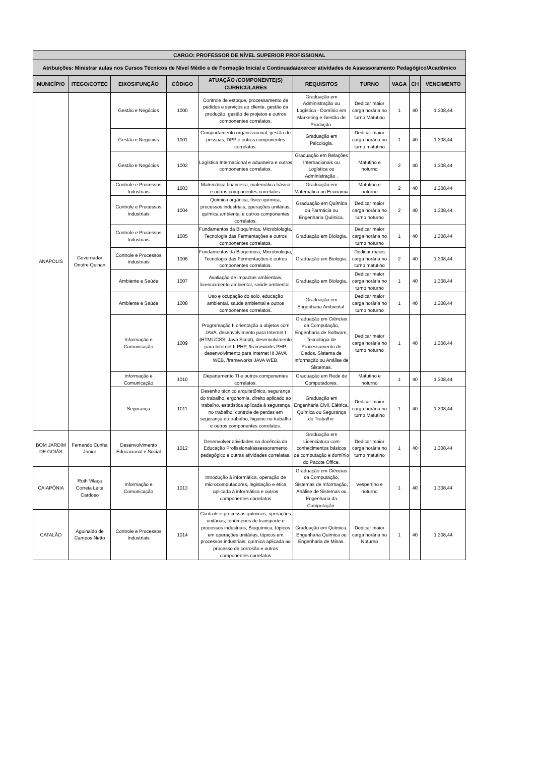| CARGO: PROFESSOR DE NÍVEL SUPERIOR PROFISSIONAL | | | | | | | | | |
| --- | --- | --- | --- | --- | --- | --- | --- | --- | --- |
| Atribuições: Ministrar aulas nos Cursos Técnicos de Nível Médio e de Formação Inicial e Continuada/exercer atividades de Assessoramento Pedagógico/Acadêmico | | | | | | | | | |
| MUNICÍPIO | ITEGO/COTEC | EIXOS/FUNÇÃO | CÓDIGO | ATUAÇÃO /COMPONENTE(S) CURRICULARES | REQUISITOS | TURNO | VAGA | CH | VENCIMENTO |
| ANÁPOLIS | Governador Onofre Quinan | Gestão e Negócios | 1000 | Controle de estoque, processamento de pedidos e serviços ao cliente, gestão da produção, gestão de projetos e outros componentes correlatos. | Graduação em Administração ou Logística - Domínio em Marketing e Gestão de Produção. | Dedicar maior carga horária no turno Matutino | 1 | 40 | 1.308,44 |
| | | Gestão e Negócios | 1001 | Comportamento organizacional, gestão de pessoas, DPP e outros componentes correlatos. | Graduação em Psicologia. | Dedicar maior carga horária no turno matutino | 1 | 40 | 1.308,44 |
| | | Gestão e Negócios | 1002 | Logística Internacional e aduaneira e outros componentes correlatos. | Graduação em Relações Internacionais ou Logística ou Administração . | Matutino e noturno | 2 | 40 | 1.308,44 |
| | | Controle e Processos Industriais | 1003 | Matemática financeira, matemática básica e outros componentes correlatos. | Graduação em Matemática ou Economia | Matutino e noturno | 2 | 40 | 1.308,44 |
| | | Controle e Processos Industriais | 1004 | Química orgânica, físico química, processos industriais, operações unitárias, química ambiental e outros componentes correlatos. | Graduação em Química ou Farmácia ou Engenharia Química. | Dedicar maior carga horária no turno noturno | 2 | 40 | 1.308,44 |
| | | Controle e Processos Industriais | 1005 | Fundamentos da Bioquímica, Microbiologia, Tecnologia das Fermentações e outros componentes correlatos. | Graduação em Biologia. | Dedicar maior carga horária no turno noturno | 1 | 40 | 1.308,44 |
| | | Controle e Processos Industriais | 1006 | Fundamentos da Bioquímica, Microbiologia, Tecnologia das Fermentações e outros componentes correlatos. | Graduação em Biologia. | Dedicar maios carga horária no turno matutino | 2 | 40 | 1.308,44 |
| | | Ambiente e Saúde | 1007 | Avaliação de impactos ambientais, licenciamento ambiental, saúde ambiental. | Graduação em Biologia. | Dedicar maior carga horária no turno noturno | 1 | 40 | 1.308,44 |
| | | Ambiente e Saúde | 1008 | Uso e ocupação do solo, educação ambiental, saúde ambiental e outros componentes correlatos. | Graduação em Engenharia Ambiental. | Dedicar maior carga horária no turno noturno | 1 | 40 | 1.308,44 |
| | | Informação e Comunicação | 1009 | Programação II orientação a objetos com JAVA, desenvolvimento para Internet I (HTML/CSS, Java Script), desenvolvimento para Internet II PHP, /frameworks PHP, desenvolvimento para Internet III JAVA WEB, /frameworks JAVA WEB. | Graduação em Ciências da Computação, Engenharia de Software, Tecnologia de Processamento de Dados, Sistema de Informação ou Análise de Sistemas. | Dedicar maior carga horária no turno noturno | 1 | 40 | 1.308,44 |
| | | Informação e Comunicação | 1010 | Departamento TI e outros componentes correlatos. | Graduação em Rede de Computadores. | Matutino e noturno | 1 | 40 | 1.308,44 |
| | | Segurança | 1011 | Desenho técnico arquitetônico, segurança do trabalho, ergonomia, direito aplicado ao trabalho, estatística aplicada à segurança no trabalho, controle de perdas em segurança do trabalho, higiene no trabalho e outros componentes correlatos. | Graduação em Engenharia Civil, Elétrica, Química ou Segurança do Trabalho. | Dedicar maior carga horária no turno Matutino | 1 | 40 | 1.308,44 |
| BOM JARDIM DE GOIÁS | Fernando Cunha Júnior | Desenvolvimento Educacional e Social | 1012 | Desenvolver atividades na docência da Educação Profissional/assessoramento pedagógico e outras atividades correlatas. | Graduação em Licenciatura com conhecimentos básicos de computação e domínio do Pacote Office. | Dedicar maior carga horária no turno matutino | 1 | 40 | 1.308,44 |
| CAIAPÔNIA | Ruth Vilaça Correia Leite Cardoso | Informação e Comunicação | 1013 | Introdução à informática, operação de microcomputadores, legislação e ética aplicada à informática e outros componentes correlatos | Graduação em Ciências da Computação, Sistemas de Informação, Análise de Sistemas ou Engenharia da Computação. | Vespertino e noturno | 1 | 40 | 1.308,44 |
| CATALÃO | Aguinaldo de Campos Netto | Controle e Processos Industriais | 1014 | Controle e processos químicos, operações unitárias, fenômenos de transporte e processos industriais, Bioquímica, tópicos em operações unitárias, tópicos em processos industriais, química aplicada ao processo de corrosão e outros componentes correlatos | Graduação em Química, Engenharia Química ou Engenharia de Minas. | Dedicar maior carga horária no Noturno | 1 | 40 | 1.308,44 |